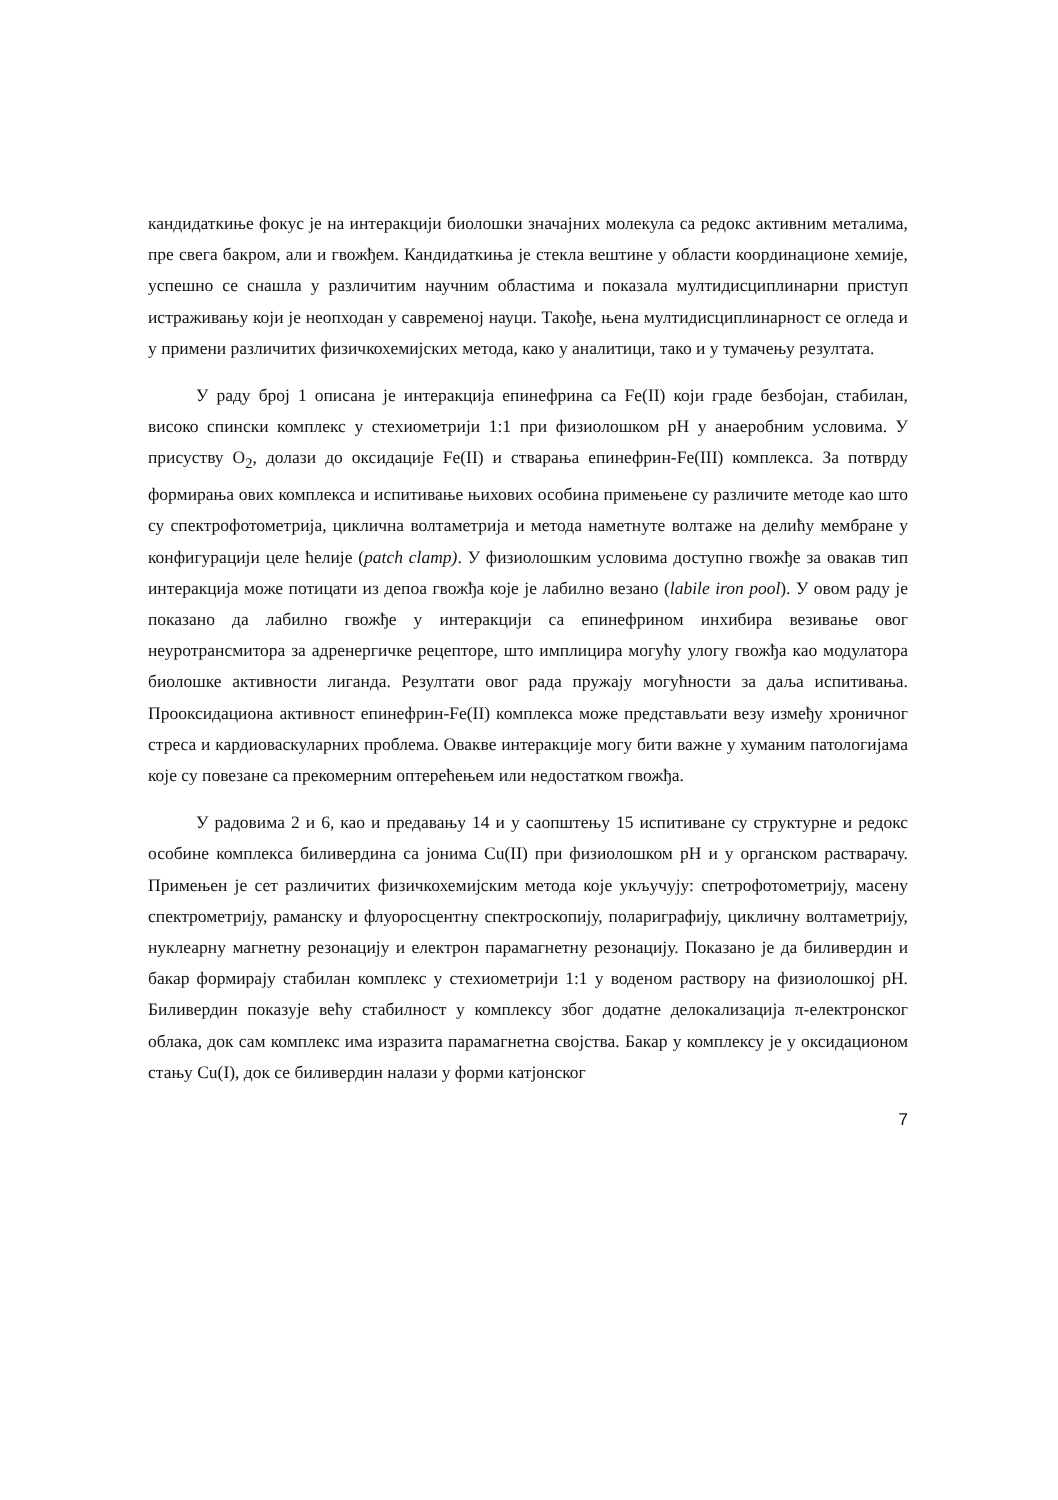кандидаткиње фокус је на интеракцији биолошки значајних молекула са редокс активним металима, пре свега бакром, али и гвожђем. Кандидаткиња је стекла вештине у области координационе хемије, успешно се снашла у различитим научним областима и показала мултидисциплинарни приступ истраживању који је неопходан у савременој науци. Такође, њена мултидисциплинарност се огледа и у примени различитих физичкохемијских метода, како у аналитици, тако и у тумачењу резултата.
У раду број 1 описана је интеракција епинефрина са Fe(II) који граде безбојан, стабилан, високо спински комплекс у стехиометрији 1:1 при физиолошком pH у анаеробним условима. У присуству O<sub>2</sub>, долази до оксидације Fe(II) и стварања епинефрин-Fe(III) комплекса. За потврду формирања ових комплекса и испитивање њихових особина примењене су различите методе као што су спектрофотометрија, циклична волтаметрија и метода наметнуте волтаже на делићу мембране у конфигурацији целе ћелије (patch clamp). У физиолошким условима доступно гвожђе за овакав тип интеракција може потицати из депоа гвожђа које је лабилно везано (labile iron pool). У овом раду је показано да лабилно гвожђе у интеракцији са епинефрином инхибира везивање овог неуротрансмитора за адренергичке рецепторе, што имплицира могућу улогу гвожђа као модулатора биолошке активности лиганда. Резултати овог рада пружају могућности за даља испитивања. Прооксидациона активност епинефрин-Fe(II) комплекса може представљати везу између хроничног стреса и кардиоваскуларних проблема. Овакве интеракције могу бити важне у хуманим патологијама које су повезане са прекомерним оптерећењем или недостатком гвожђа.
У радовима 2 и 6, као и предавању 14 и у саопштењу 15 испитиване су структурне и редокс особине комплекса биливердина са јонима Cu(II) при физиолошком pH и у органском растварачу. Примењен је сет различитих физичкохемијским метода које укључују: спетрофотометрију, масену спектрометрију, раманску и флуоросцентну спектроскопију, полариграфију, цикличну волтаметрију, нуклеарну магнетну резонацију и електрон парамагнетну резонацију. Показано је да биливердин и бакар формирају стабилан комплекс у стехиометрији 1:1 у воденом раствору на физиолошкој pH. Биливердин показује већу стабилност у комплексу због додатне делокализација π-електронског облака, док сам комплекс има изразита парамагнетна својства. Бакар у комплексу је у оксидационом стању Cu(I), док се биливердин налази у форми катјонског
7